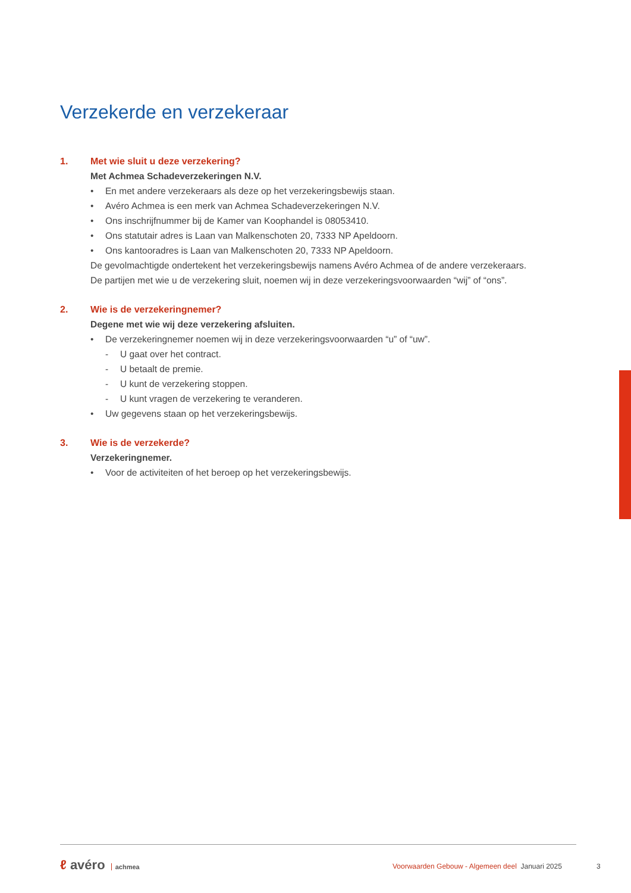Verzekerde en verzekeraar
1. Met wie sluit u deze verzekering?
Met Achmea Schadeverzekeringen N.V.
• En met andere verzekeraars als deze op het verzekeringsbewijs staan.
• Avéro Achmea is een merk van Achmea Schadeverzekeringen N.V.
• Ons inschrijfnummer bij de Kamer van Koophandel is 08053410.
• Ons statutair adres is Laan van Malkenschoten 20, 7333 NP Apeldoorn.
• Ons kantooradres is Laan van Malkenschoten 20, 7333 NP Apeldoorn.
De gevolmachtigde ondertekent het verzekeringsbewijs namens Avéro Achmea of de andere verzekeraars.
De partijen met wie u de verzekering sluit, noemen wij in deze verzekeringsvoorwaarden “wij” of “ons”.
2. Wie is de verzekeringnemer?
Degene met wie wij deze verzekering afsluiten.
• De verzekeringnemer noemen wij in deze verzekeringsvoorwaarden “u” of “uw”.
- U gaat over het contract.
- U betaalt de premie.
- U kunt de verzekering stoppen.
- U kunt vragen de verzekering te veranderen.
• Uw gegevens staan op het verzekeringsbewijs.
3. Wie is de verzekerde?
Verzekeringnemer.
• Voor de activiteiten of het beroep op het verzekeringsbewijs.
ℓ avéro achmea
Voorwaarden Gebouw - Algemeen deel Januari 2025
3